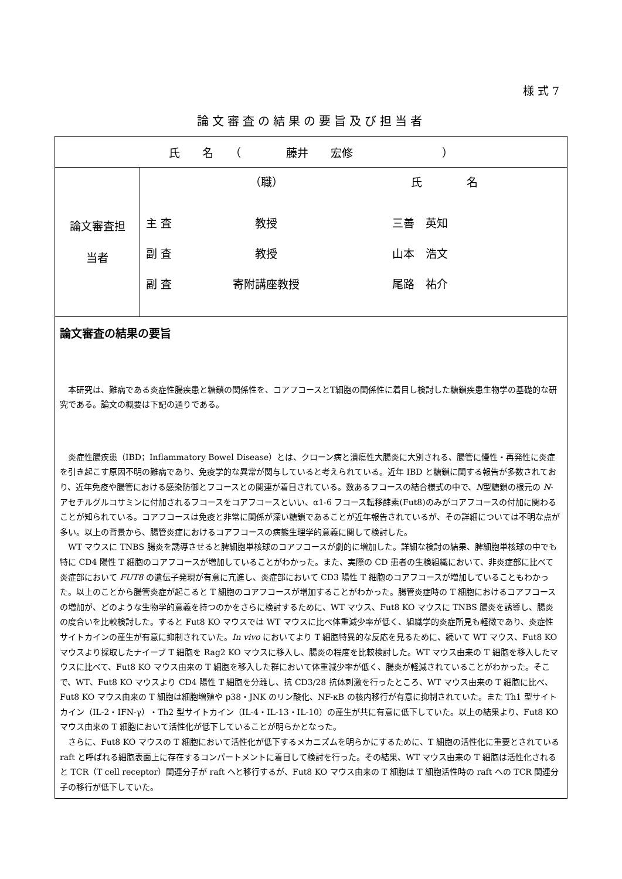様 式 7
論文審査の結果の要旨及び担当者
| 氏 名 （ 藤井 宏修 ） | |
| 論文審査担 当者 | / / （職） / 氏 名 / / 主 査 / 教授 / 三善 英知 / / 副 査 / 教授 / 山本 浩文 / / 副 査 / 寄附講座教授 / 尾路 祐介 / |
| 論文審査の結果の要旨 本研究は、難病である炎症性腸疾患と糖鎖の関係性を、コアフコースとT細胞の関係性に着目し検討した糖鎖疾患生物学の基礎的な研究である。論文の概要は下記の通りである。 炎症性腸疾患（IBD；Inflammatory Bowel Disease）とは、クローン病と潰瘍性大腸炎に大別される、腸管に慢性・再発性に炎症を引き起こす原因不明の難病であり、免疫学的な異常が関与していると考えられている。近年 IBD と糖鎖に関する報告が多数されており、近年免疫や腸管における感染防御とフコースとの関連が着目されている。数あるフコースの結合様式の中で、 N 型糖鎖の根元の N -アセチルグルコサミンに付加されるフコースをコアフコースといい、α1-6 フコース転移酵素(Fut8)のみがコアフコースの付加に関わることが知られている。コアフコースは免疫と非常に関係が深い糖鎖であることが近年報告されているが、その詳細については不明な点が多い。以上の背景から、腸管炎症におけるコアフコースの病態生理学的意義に関して検討した。 WT マウスに TNBS 腸炎を誘導させると脾細胞単核球のコアフコースが劇的に増加した。詳細な検討の結果、脾細胞単核球の中でも特に CD4 陽性 T 細胞のコアフコースが増加していることがわかった。また、実際の CD 患者の生検組織において、非炎症部に比べて炎症部において FUT8 の遺伝子発現が有意に亢進し、炎症部において CD3 陽性 T 細胞のコアフコースが増加していることもわかった。以上のことから腸管炎症が起こると T 細胞のコアフコースが増加することがわかった。腸管炎症時の T 細胞におけるコアフコースの増加が、どのような生物学的意義を持つのかをさらに検討するために、WT マウス、Fut8 KO マウスに TNBS 腸炎を誘導し、腸炎の度合いを比較検討した。すると Fut8 KO マウスでは WT マウスに比べ体重減少率が低く、組織学的炎症所見も軽微であり、炎症性サイトカインの産生が有意に抑制されていた。 In vivo においてより T 細胞特異的な反応を見るために、続いて WT マウス、Fut8 KO マウスより採取したナイーブ T 細胞を Rag2 KO マウスに移入し、腸炎の程度を比較検討した。WT マウス由来の T 細胞を移入したマウスに比べて、Fut8 KO マウス由来の T 細胞を移入した群において体重減少率が低く、腸炎が軽減されていることがわかった。そこで、WT、Fut8 KO マウスより CD4 陽性 T 細胞を分離し、抗 CD3/28 抗体刺激を行ったところ、WT マウス由来の T 細胞に比べ、Fut8 KO マウス由来の T 細胞は細胞増殖や p38・JNK のリン酸化、NF-κB の核内移行が有意に抑制されていた。また Th1 型サイトカイン（IL-2・IFN-γ）・Th2 型サイトカイン（IL-4・IL-13・IL-10）の産生が共に有意に低下していた。以上の結果より、Fut8 KO マウス由来の T 細胞において活性化が低下していることが明らかとなった。 さらに、Fut8 KO マウスの T 細胞において活性化が低下するメカニズムを明らかにするために、T 細胞の活性化に重要とされている raft と呼ばれる細胞表面上に存在するコンパートメントに着目して検討を行った。その結果、WT マウス由来の T 細胞は活性化されると TCR（T cell receptor）関連分子が raft へと移行するが、Fut8 KO マウス由来の T 細胞は T 細胞活性時の raft への TCR 関連分子の移行が低下していた。 | |